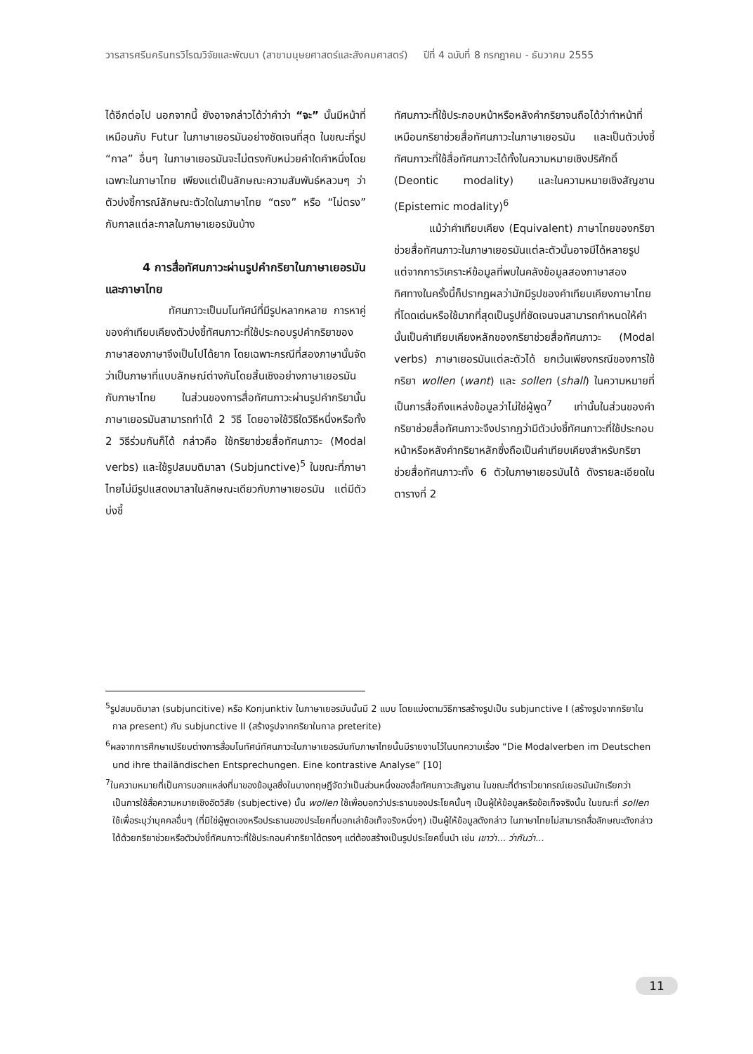วารสารศรีนครินทรวิโรฒวิจัยและพัฒนา (สาขามนุษยศาสตร์และสังคมศาสตร์) ปีที่ 4 ฉบับที่ 8 กรกฎาคม - ธันวาคม 2555
ได้อีกต่อไป นอกจากนี้ ยังอาจกล่าวได้ว่าคำว่า “จะ” นั้นมีหน้าที่เหมือนกับ Futur ในภาษาเยอรมันอย่างชัดเจนที่สุด ในขณะที่รูป “กาล” อื่นๆ ในภาษาเยอรมันจะไม่ตรงกับหน่วยคำใดคำหนึ่งโดยเฉพาะในภาษาไทย เพียงแต่เป็นลักษณะความสัมพันธ์หลวมๆ ว่าตัวบ่งชี้การณ์ลักษณะตัวใดในภาษาไทย “ตรง” หรือ “ไม่ตรง” กับกาลแต่ละกาลในภาษาเยอรมันบ้าง
4 การสื่อทัศนภาวะผ่านรูปคำกริยาในภาษาเยอรมันและภาษาไทย
ทัศนภาวะเป็นมโนทัศน์ที่มีรูปหลากหลาย การหาคู่ของคำเทียบเคียงตัวบ่งชี้ทัศนภาวะที่ใช้ประกอบรูปคำกริยาของภาษาสองภาษาจึงเป็นไปได้ยาก โดยเฉพาะกรณีที่สองภาษานั้นจัดว่าเป็นภาษาที่แบบลักษณ์ต่างกันโดยสิ้นเชิงอย่างภาษาเยอรมันกับภาษาไทย ในส่วนของการสื่อทัศนภาวะผ่านรูปคำกริยานั้น ภาษาเยอรมันสามารถทำได้ 2 วิธี โดยอาจใช้วิธีใดวิธีหนึ่งหรือทั้ง 2 วิธีร่วมกันก็ได้ กล่าวคือ ใช้กริยาช่วยสื่อทัศนภาวะ (Modal verbs) และใช้รูปสมมติมาลา (Subjunctive)<sup>5</sup> ในขณะที่ภาษาไทยไม่มีรูปแสดงมาลาในลักษณะเดียวกับภาษาเยอรมัน แต่มีตัวบ่งชี้
ทัศนภาวะที่ใช้ประกอบหน้าหรือหลังคำกริยาจนถือได้ว่าทำหน้าที่เหมือนกริยาช่วยสื่อทัศนภาวะในภาษาเยอรมัน และเป็นตัวบ่งชี้ทัศนภาวะที่ใช้สื่อทัศนภาวะได้ทั้งในความหมายเชิงปริศักดิ์ (Deontic modality) และในความหมายเชิงสัญชาน (Epistemic modality)<sup>6</sup>
แม้ว่าคำเทียบเคียง (Equivalent) ภาษาไทยของกริยาช่วยสื่อทัศนภาวะในภาษาเยอรมันแต่ละตัวนั้นอาจมีได้หลายรูป แต่จากการวิเคราะห์ข้อมูลที่พบในคลังข้อมูลสองภาษาสองทิศทางในครั้งนี้ก็ปรากฏผลว่ามักมีรูปของคำเทียบเคียงภาษาไทยที่โดดเด่นหรือใช้มากที่สุดเป็นรูปที่ชัดเจนจนสามารถกำหนดให้คำนั้นเป็นคำเทียบเคียงหลักของกริยาช่วยสื่อทัศนภาวะ (Modal verbs) ภาษาเยอรมันแต่ละตัวได้ ยกเว้นเพียงกรณีของการใช้กริยา wollen (want) และ sollen (shall) ในความหมายที่เป็นการสื่อถึงแหล่งข้อมูลว่าไม่ใช่ผู้พูด<sup>7</sup> เท่านั้นในส่วนของคำกริยาช่วยสื่อทัศนภาวะจึงปรากฏว่ามีตัวบ่งชี้ทัศนภาวะที่ใช้ประกอบหน้าหรือหลังคำกริยาหลักซึ่งถือเป็นคำเทียบเคียงสำหรับกริยาช่วยสื่อทัศนภาวะทั้ง 6 ตัวในภาษาเยอรมันได้ ดังรายละเอียดในตารางที่ 2
<sup>5</sup> รูปสมมติมาลา (subjuncitive) หรือ Konjunktiv ในภาษาเยอรมันนั้นมี 2 แบบ โดยแบ่งตามวิธีการสร้างรูปเป็น subjunctive I (สร้างรูปจากกริยาในกาล present) กับ subjunctive II (สร้างรูปจากกริยาในกาล preterite)
<sup>6</sup> ผลจากการศึกษาเปรียบต่างการสื่อมโนทัศน์ทัศนภาวะในภาษาเยอรมันกับภาษาไทยนั้นมีรายงานไว้ในบทความเรื่อง “Die Modalverben im Deutschen und ihre thailändischen Entsprechungen. Eine kontrastive Analyse” [10]
<sup>7</sup> ในความหมายที่เป็นการบอกแหล่งที่มาของข้อมูลซึ่งในบางทฤษฎีจัดว่าเป็นส่วนหนึ่งของสื่อทัศนภาวะสัญชาน ในขณะที่ตำราไวยากรณ์เยอรมันมักเรียกว่าเป็นการใช้สื่อความหมายเชิงอัตวิสัย (subjective) นั้น wollen ใช้เพื่อบอกว่าประธานของประโยคนั้นๆ เป็นผู้ให้ข้อมูลหรือข้อเท็จจริงนั้น ในขณะที่ sollen ใช้เพื่อระบุว่าบุคคลอื่นๆ (ที่มิใช่ผู้พูดเองหรือประธานของประโยคที่บอกเล่าข้อเท็จจริงหนึ่งๆ) เป็นผู้ให้ข้อมูลดังกล่าว ในภาษาไทยไม่สามารถสื่อลักษณะดังกล่าวได้ด้วยกริยาช่วยหรือตัวบ่งชี้ทัศนภาวะที่ใช้ประกอบคำกริยาได้ตรงๆ แต่ต้องสร้างเป็นรูปประโยคขึ้นนำ เช่น เขาว่า... ว่ากันว่า...
11